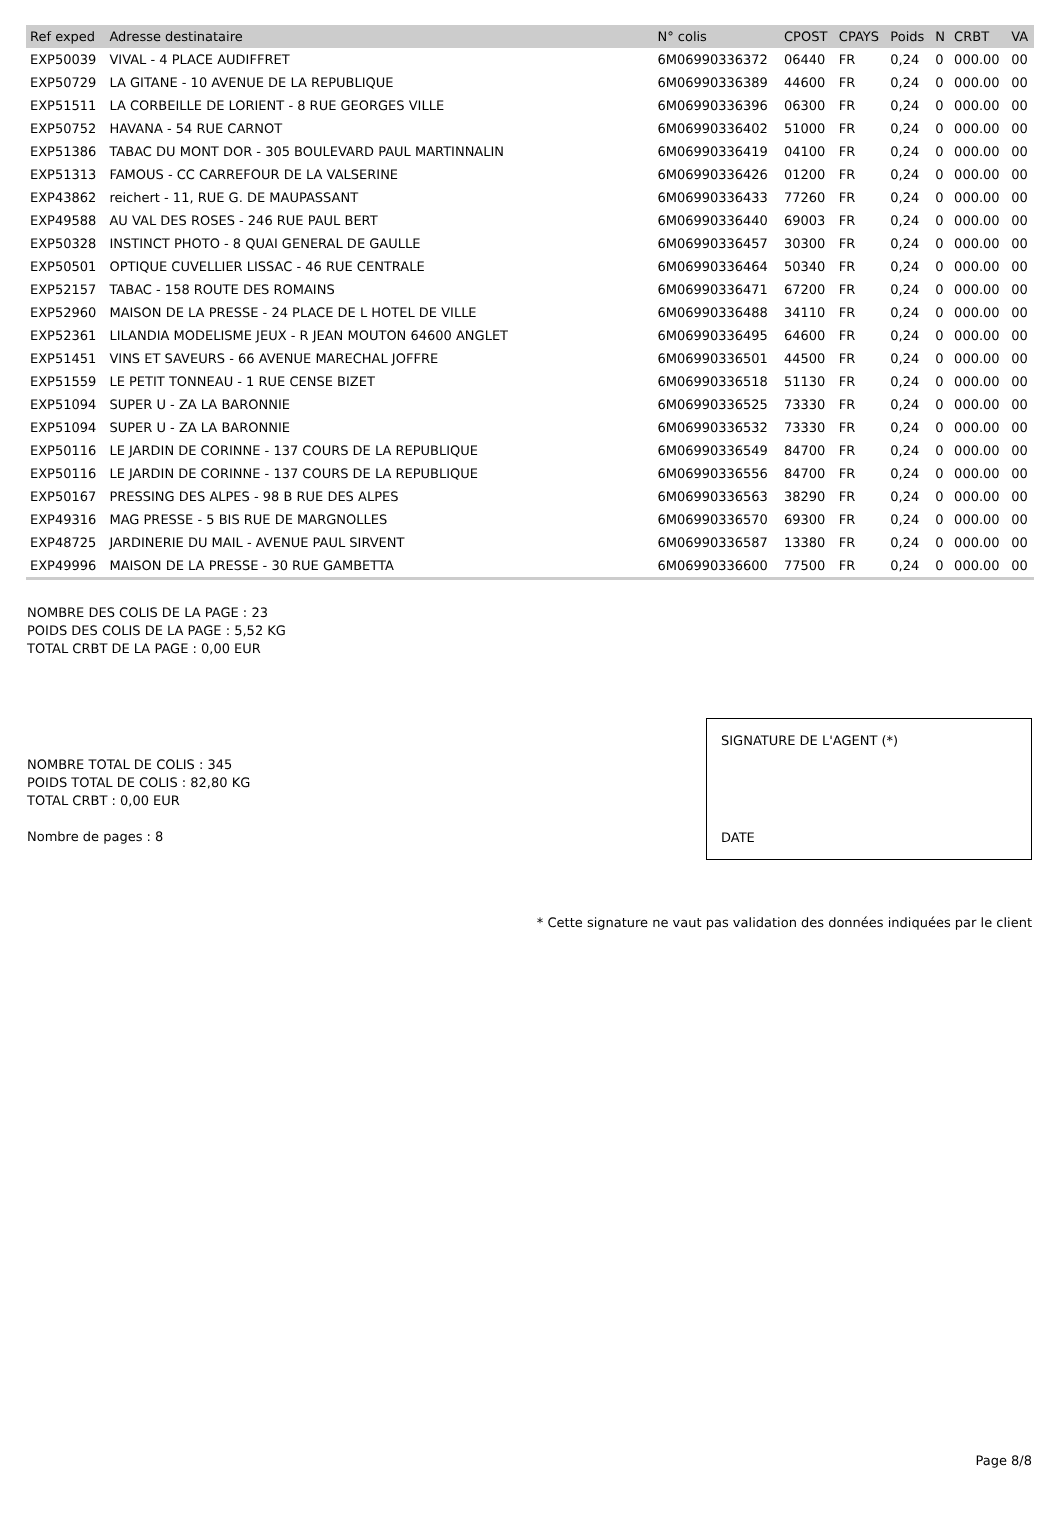| Ref exped | Adresse destinataire | N° colis | CPOST | CPAYS | Poids | N | CRBT | VA |
| --- | --- | --- | --- | --- | --- | --- | --- | --- |
| EXP50039 | VIVAL - 4 PLACE AUDIFFRET | 6M06990336372 | 06440 | FR | 0,24 | 0 | 000.00 | 00 |
| EXP50729 | LA GITANE - 10 AVENUE DE LA REPUBLIQUE | 6M06990336389 | 44600 | FR | 0,24 | 0 | 000.00 | 00 |
| EXP51511 | LA CORBEILLE DE LORIENT - 8 RUE GEORGES VILLE | 6M06990336396 | 06300 | FR | 0,24 | 0 | 000.00 | 00 |
| EXP50752 | HAVANA - 54 RUE CARNOT | 6M06990336402 | 51000 | FR | 0,24 | 0 | 000.00 | 00 |
| EXP51386 | TABAC DU MONT DOR - 305 BOULEVARD PAUL MARTINNALIN | 6M06990336419 | 04100 | FR | 0,24 | 0 | 000.00 | 00 |
| EXP51313 | FAMOUS - CC CARREFOUR DE LA VALSERINE | 6M06990336426 | 01200 | FR | 0,24 | 0 | 000.00 | 00 |
| EXP43862 | reichert - 11, RUE G. DE MAUPASSANT | 6M06990336433 | 77260 | FR | 0,24 | 0 | 000.00 | 00 |
| EXP49588 | AU VAL DES ROSES - 246 RUE PAUL BERT | 6M06990336440 | 69003 | FR | 0,24 | 0 | 000.00 | 00 |
| EXP50328 | INSTINCT PHOTO - 8 QUAI GENERAL DE GAULLE | 6M06990336457 | 30300 | FR | 0,24 | 0 | 000.00 | 00 |
| EXP50501 | OPTIQUE CUVELLIER LISSAC - 46 RUE CENTRALE | 6M06990336464 | 50340 | FR | 0,24 | 0 | 000.00 | 00 |
| EXP52157 | TABAC - 158 ROUTE DES ROMAINS | 6M06990336471 | 67200 | FR | 0,24 | 0 | 000.00 | 00 |
| EXP52960 | MAISON DE LA PRESSE - 24 PLACE DE L HOTEL DE VILLE | 6M06990336488 | 34110 | FR | 0,24 | 0 | 000.00 | 00 |
| EXP52361 | LILANDIA MODELISME JEUX - R JEAN MOUTON 64600 ANGLET | 6M06990336495 | 64600 | FR | 0,24 | 0 | 000.00 | 00 |
| EXP51451 | VINS ET SAVEURS - 66 AVENUE MARECHAL JOFFRE | 6M06990336501 | 44500 | FR | 0,24 | 0 | 000.00 | 00 |
| EXP51559 | LE PETIT TONNEAU - 1 RUE CENSE BIZET | 6M06990336518 | 51130 | FR | 0,24 | 0 | 000.00 | 00 |
| EXP51094 | SUPER U - ZA LA BARONNIE | 6M06990336525 | 73330 | FR | 0,24 | 0 | 000.00 | 00 |
| EXP51094 | SUPER U - ZA LA BARONNIE | 6M06990336532 | 73330 | FR | 0,24 | 0 | 000.00 | 00 |
| EXP50116 | LE JARDIN DE CORINNE - 137 COURS DE LA REPUBLIQUE | 6M06990336549 | 84700 | FR | 0,24 | 0 | 000.00 | 00 |
| EXP50116 | LE JARDIN DE CORINNE - 137 COURS DE LA REPUBLIQUE | 6M06990336556 | 84700 | FR | 0,24 | 0 | 000.00 | 00 |
| EXP50167 | PRESSING DES ALPES - 98 B RUE DES ALPES | 6M06990336563 | 38290 | FR | 0,24 | 0 | 000.00 | 00 |
| EXP49316 | MAG PRESSE - 5 BIS RUE DE MARGNOLLES | 6M06990336570 | 69300 | FR | 0,24 | 0 | 000.00 | 00 |
| EXP48725 | JARDINERIE DU MAIL - AVENUE PAUL SIRVENT | 6M06990336587 | 13380 | FR | 0,24 | 0 | 000.00 | 00 |
| EXP49996 | MAISON DE LA PRESSE - 30 RUE GAMBETTA | 6M06990336600 | 77500 | FR | 0,24 | 0 | 000.00 | 00 |
NOMBRE DES COLIS DE LA PAGE : 23
POIDS DES COLIS DE LA PAGE : 5,52 KG
TOTAL CRBT DE LA PAGE : 0,00 EUR
NOMBRE TOTAL DE COLIS : 345
POIDS TOTAL DE COLIS : 82,80 KG
TOTAL CRBT : 0,00 EUR
Nombre de pages : 8
SIGNATURE DE L'AGENT (*)
DATE
* Cette signature ne vaut pas validation des données indiquées par le client
Page 8/8